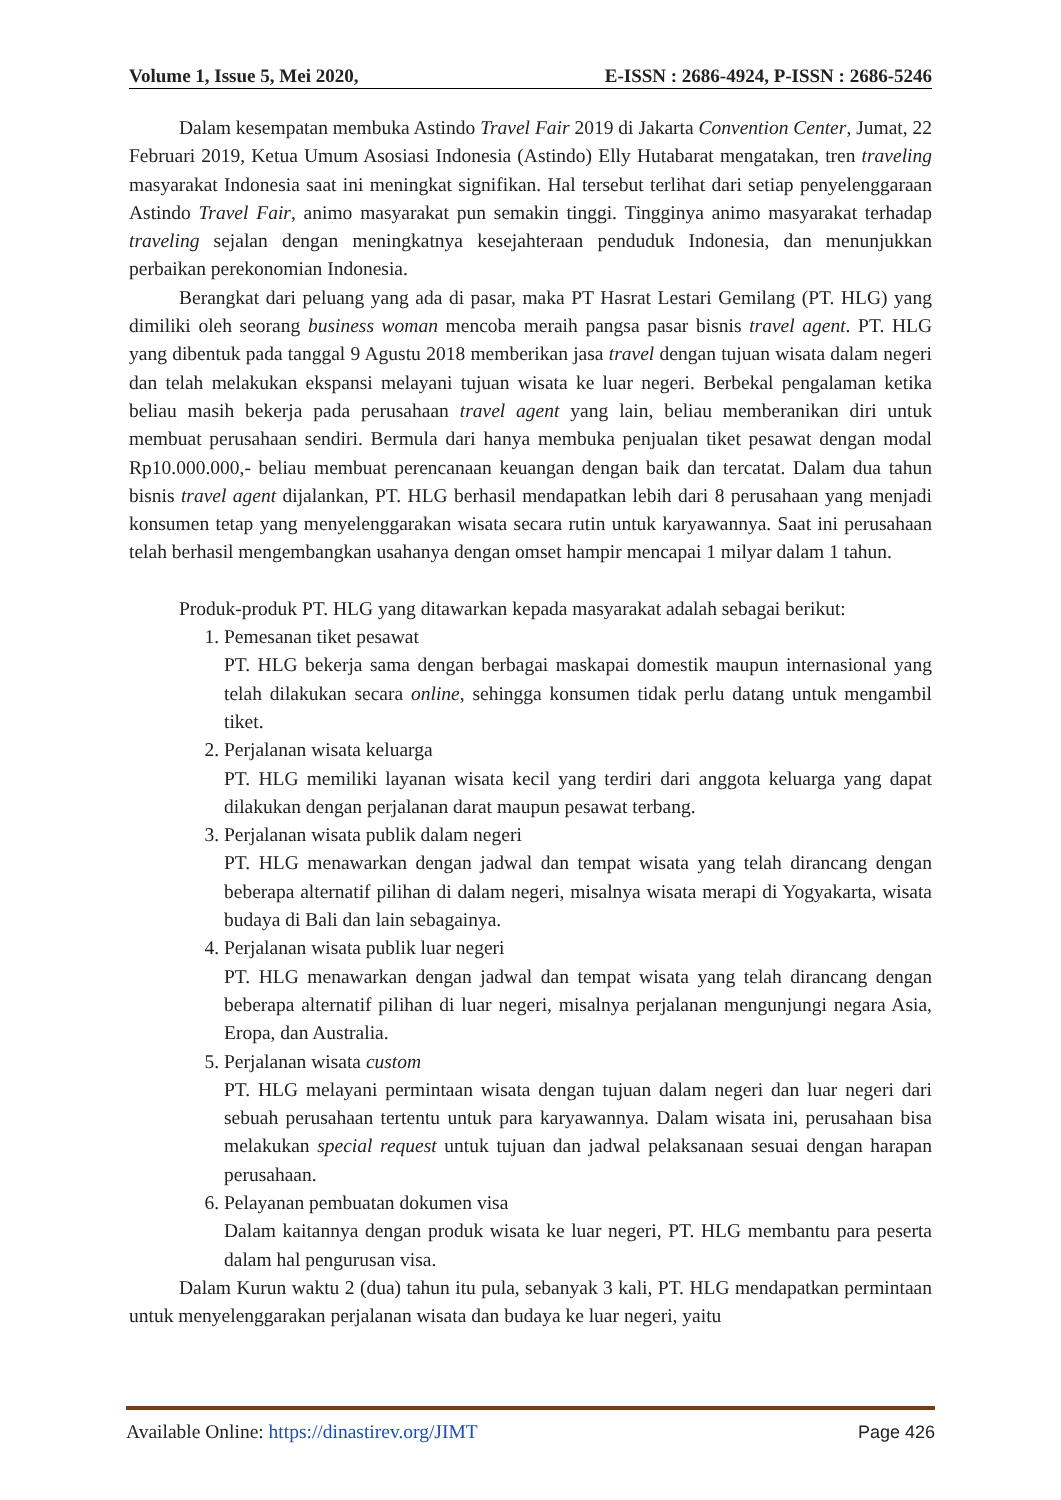Volume 1, Issue 5, Mei 2020, E-ISSN : 2686-4924, P-ISSN : 2686-5246
Dalam kesempatan membuka Astindo Travel Fair 2019 di Jakarta Convention Center, Jumat, 22 Februari 2019, Ketua Umum Asosiasi Indonesia (Astindo) Elly Hutabarat mengatakan, tren traveling masyarakat Indonesia saat ini meningkat signifikan. Hal tersebut terlihat dari setiap penyelenggaraan Astindo Travel Fair, animo masyarakat pun semakin tinggi. Tingginya animo masyarakat terhadap traveling sejalan dengan meningkatnya kesejahteraan penduduk Indonesia, dan menunjukkan perbaikan perekonomian Indonesia.
Berangkat dari peluang yang ada di pasar, maka PT Hasrat Lestari Gemilang (PT. HLG) yang dimiliki oleh seorang business woman mencoba meraih pangsa pasar bisnis travel agent. PT. HLG yang dibentuk pada tanggal 9 Agustu 2018 memberikan jasa travel dengan tujuan wisata dalam negeri dan telah melakukan ekspansi melayani tujuan wisata ke luar negeri. Berbekal pengalaman ketika beliau masih bekerja pada perusahaan travel agent yang lain, beliau memberanikan diri untuk membuat perusahaan sendiri. Bermula dari hanya membuka penjualan tiket pesawat dengan modal Rp10.000.000,- beliau membuat perencanaan keuangan dengan baik dan tercatat. Dalam dua tahun bisnis travel agent dijalankan, PT. HLG berhasil mendapatkan lebih dari 8 perusahaan yang menjadi konsumen tetap yang menyelenggarakan wisata secara rutin untuk karyawannya. Saat ini perusahaan telah berhasil mengembangkan usahanya dengan omset hampir mencapai 1 milyar dalam 1 tahun.
Produk-produk PT. HLG yang ditawarkan kepada masyarakat adalah sebagai berikut:
1. Pemesanan tiket pesawat
PT. HLG bekerja sama dengan berbagai maskapai domestik maupun internasional yang telah dilakukan secara online, sehingga konsumen tidak perlu datang untuk mengambil tiket.
2. Perjalanan wisata keluarga
PT. HLG memiliki layanan wisata kecil yang terdiri dari anggota keluarga yang dapat dilakukan dengan perjalanan darat maupun pesawat terbang.
3. Perjalanan wisata publik dalam negeri
PT. HLG menawarkan dengan jadwal dan tempat wisata yang telah dirancang dengan beberapa alternatif pilihan di dalam negeri, misalnya wisata merapi di Yogyakarta, wisata budaya di Bali dan lain sebagainya.
4. Perjalanan wisata publik luar negeri
PT. HLG menawarkan dengan jadwal dan tempat wisata yang telah dirancang dengan beberapa alternatif pilihan di luar negeri, misalnya perjalanan mengunjungi negara Asia, Eropa, dan Australia.
5. Perjalanan wisata custom
PT. HLG melayani permintaan wisata dengan tujuan dalam negeri dan luar negeri dari sebuah perusahaan tertentu untuk para karyawannya. Dalam wisata ini, perusahaan bisa melakukan special request untuk tujuan dan jadwal pelaksanaan sesuai dengan harapan perusahaan.
6. Pelayanan pembuatan dokumen visa
Dalam kaitannya dengan produk wisata ke luar negeri, PT. HLG membantu para peserta dalam hal pengurusan visa.
Dalam Kurun waktu 2 (dua) tahun itu pula, sebanyak 3 kali, PT. HLG mendapatkan permintaan untuk menyelenggarakan perjalanan wisata dan budaya ke luar negeri, yaitu
Available Online: https://dinastirev.org/JIMT Page 426